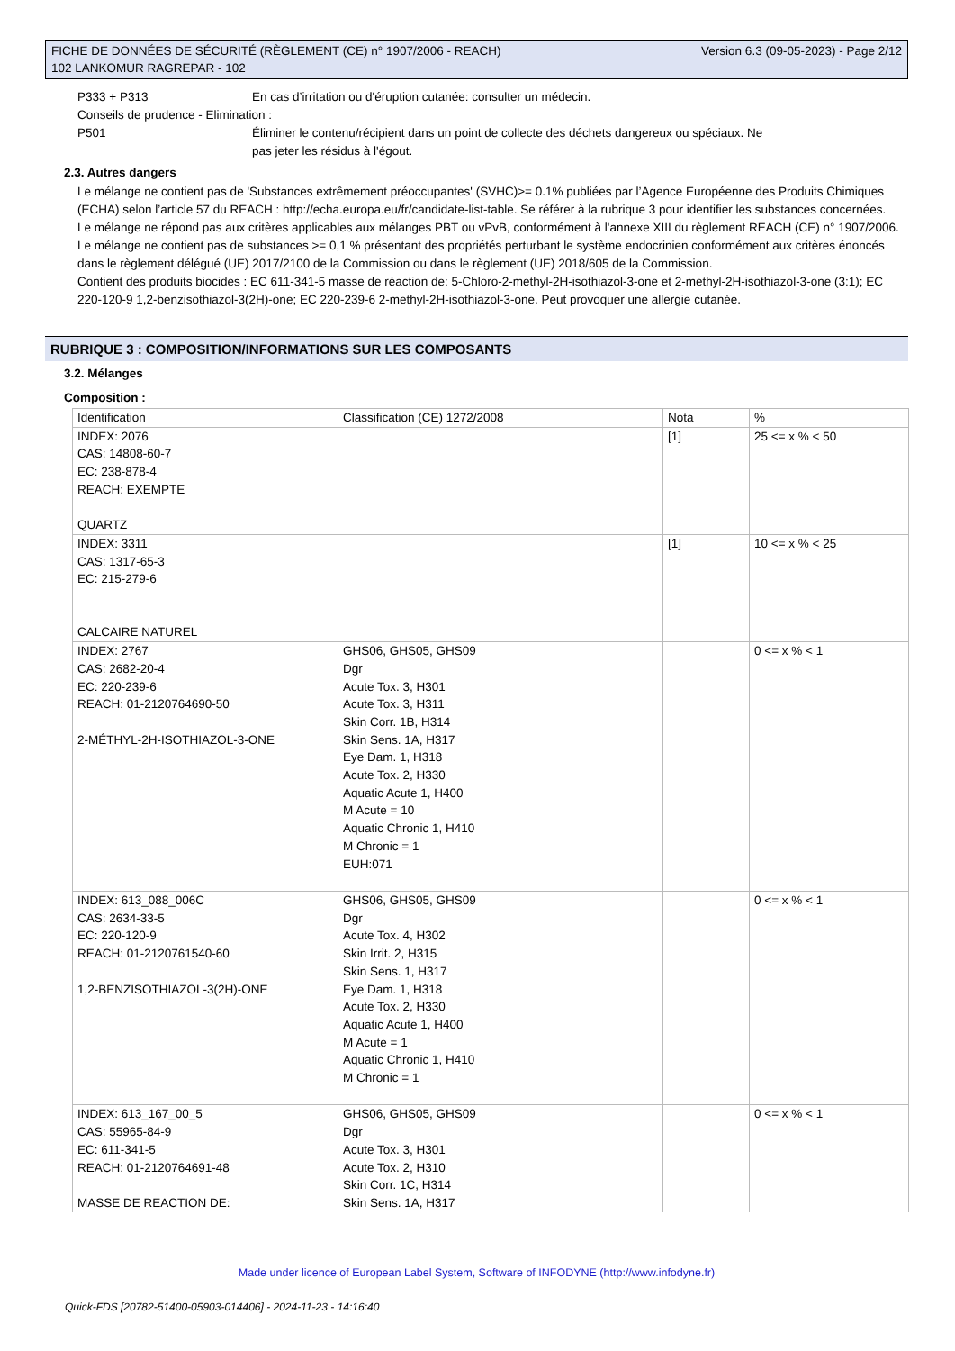FICHE DE DONNÉES DE SÉCURITÉ (RÈGLEMENT (CE) n° 1907/2006 - REACH)
102 LANKOMUR RAGREPAR - 102
Version 6.3 (09-05-2023) - Page 2/12
P333 + P313 En cas d’irritation ou d'éruption cutanée: consulter un médecin.
Conseils de prudence - Elimination :
P501 Éliminer le contenu/récipient dans un point de collecte des déchets dangereux ou spéciaux. Ne
pas jeter les résidus à l'égout.
2.3. Autres dangers
Le mélange ne contient pas de 'Substances extrêmement préoccupantes' (SVHC)>= 0.1% publiées par l’Agence Européenne des Produits Chimiques (ECHA) selon l’article 57 du REACH : http://echa.europa.eu/fr/candidate-list-table. Se référer à la rubrique 3 pour identifier les substances concernées.
Le mélange ne répond pas aux critères applicables aux mélanges PBT ou vPvB, conformément à l'annexe XIII du règlement REACH (CE) n° 1907/2006.
Le mélange ne contient pas de substances >= 0,1 % présentant des propriétés perturbant le système endocrinien conformément aux critères énoncés dans le règlement délégué (UE) 2017/2100 de la Commission ou dans le règlement (UE) 2018/605 de la Commission.
Contient des produits biocides : EC 611-341-5 masse de réaction de: 5-Chloro-2-methyl-2H-isothiazol-3-one et 2-methyl-2H-isothiazol-3-one (3:1); EC 220-120-9 1,2-benzisothiazol-3(2H)-one; EC 220-239-6 2-methyl-2H-isothiazol-3-one. Peut provoquer une allergie cutanée.
RUBRIQUE 3 : COMPOSITION/INFORMATIONS SUR LES COMPOSANTS
3.2. Mélanges
Composition :
| Identification | Classification (CE) 1272/2008 | Nota | % |
| INDEX: 2076 CAS: 14808-60-7 EC: 238-878-4 REACH: EXEMPTE QUARTZ | | [1] | 25 <= x % < 50 |
| INDEX: 3311 CAS: 1317-65-3 EC: 215-279-6 CALCAIRE NATUREL | | [1] | 10 <= x % < 25 |
| INDEX: 2767 CAS: 2682-20-4 EC: 220-239-6 REACH: 01-2120764690-50 2-MÉTHYL-2H-ISOTHIAZOL-3-ONE | GHS06, GHS05, GHS09 Dgr Acute Tox. 3, H301 Acute Tox. 3, H311 Skin Corr. 1B, H314 Skin Sens. 1A, H317 Eye Dam. 1, H318 Acute Tox. 2, H330 Aquatic Acute 1, H400 M Acute = 10 Aquatic Chronic 1, H410 M Chronic = 1 EUH:071 | | 0 <= x % < 1 |
| INDEX: 613_088_006C CAS: 2634-33-5 EC: 220-120-9 REACH: 01-2120761540-60 1,2-BENZISOTHIAZOL-3(2H)-ONE | GHS06, GHS05, GHS09 Dgr Acute Tox. 4, H302 Skin Irrit. 2, H315 Skin Sens. 1, H317 Eye Dam. 1, H318 Acute Tox. 2, H330 Aquatic Acute 1, H400 M Acute = 1 Aquatic Chronic 1, H410 M Chronic = 1 | | 0 <= x % < 1 |
| INDEX: 613_167_00_5 CAS: 55965-84-9 EC: 611-341-5 REACH: 01-2120764691-48 MASSE DE REACTION DE: | GHS06, GHS05, GHS09 Dgr Acute Tox. 3, H301 Acute Tox. 2, H310 Skin Corr. 1C, H314 Skin Sens. 1A, H317 | | 0 <= x % < 1 |
Made under licence of European Label System, Software of INFODYNE (http://www.infodyne.fr)
Quick-FDS [20782-51400-05903-014406] - 2024-11-23 - 14:16:40